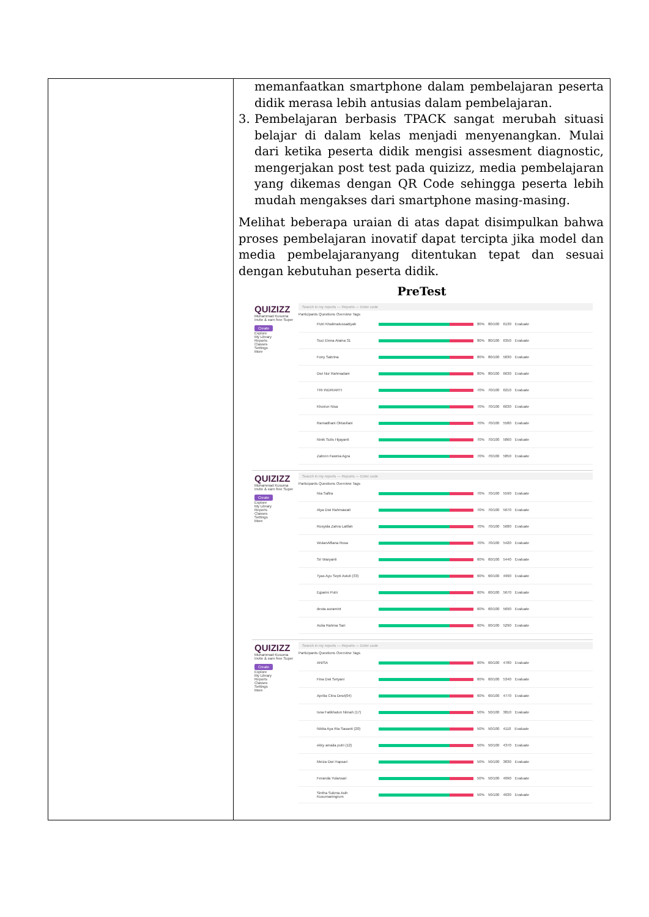| | memanfaatkan smartphone dalam pembelajaran peserta didik merasa lebih antusias dalam pembelajaran. 3. Pembelajaran berbasis TPACK sangat merubah situasi belajar di dalam kelas menjadi menyenangkan. Mulai dari ketika peserta didik mengisi assesment diagnostic, mengerjakan post test pada quizizz, media pembelajaran yang dikemas dengan QR Code sehingga peserta lebih mudah mengakses dari smartphone masing-masing. Melihat beberapa uraian di atas dapat disimpulkan bahwa proses pembelajaran inovatif dapat tercipta jika model dan media pembelajaranyang ditentukan tepat dan sesuai dengan kebutuhan peserta didik. PreTest QUIZIZZ Muhammad Kusuma Invite & earn free Super Create Explore My Library Reports Classes Settings More Search in my reports — Reports — Enter code Participants Questions Overview Tags Putri Khalimatussadiyah 80% 80/100 6130 Evaluate Suci Elena Ataina 31 80% 80/100 6350 Evaluate Fony Sabrina 80% 80/100 5830 Evaluate Dwi Nur Rahmadani 80% 80/100 6630 Evaluate TRI INDRIARTI 70% 70/100 6210 Evaluate Khoirun Nisa 70% 70/100 6030 Evaluate Ramadhani Oktavilani 70% 70/100 5580 Evaluate Ninik Sulis Hijayanti 70% 70/100 5860 Evaluate Zahren Fawnia Agra 70% 70/100 5850 Evaluate QUIZIZZ Muhammad Kusuma Invite & earn free Super Create Explore My Library Reports Classes Settings More Search in my reports — Reports — Enter code Participants Questions Overview Tags Nia Safira 70% 70/100 5590 Evaluate Alya Dwi Rahmawati 70% 70/100 5670 Evaluate Rosyida Zahra Latifah 70% 70/100 5680 Evaluate WulanAlfiana Rosa 70% 70/100 5420 Evaluate Sri Waryanti 60% 60/100 5440 Evaluate Tyas Ayu Septi Astuti (33) 60% 60/100 4990 Evaluate Egiarini Putri 60% 60/100 5670 Evaluate desta auramint 60% 60/100 5690 Evaluate Aulia Rahma Sari 60% 60/100 5290 Evaluate QUIZIZZ Muhammad Kusuma Invite & earn free Super Create Explore My Library Reports Classes Settings More Search in my reports — Reports — Enter code Participants Questions Overview Tags ANISA 60% 60/100 4780 Evaluate Fina Dwi Setyani 60% 60/100 5340 Evaluate Aprilia Citra Dewi(04) 60% 60/100 4770 Evaluate Isna Fatikhatun Nimah (17) 50% 50/100 3810 Evaluate Nikita Aya Ria Sasanti (20) 50% 50/100 4110 Evaluate ekky amalia putri (12) 50% 50/100 4370 Evaluate Meiza Dwi Hapsari 50% 50/100 3830 Evaluate Feranda Yulansari 50% 50/100 4090 Evaluate Sintha Sukma Asih Kusumaningrum 50% 50/100 4030 Evaluate |